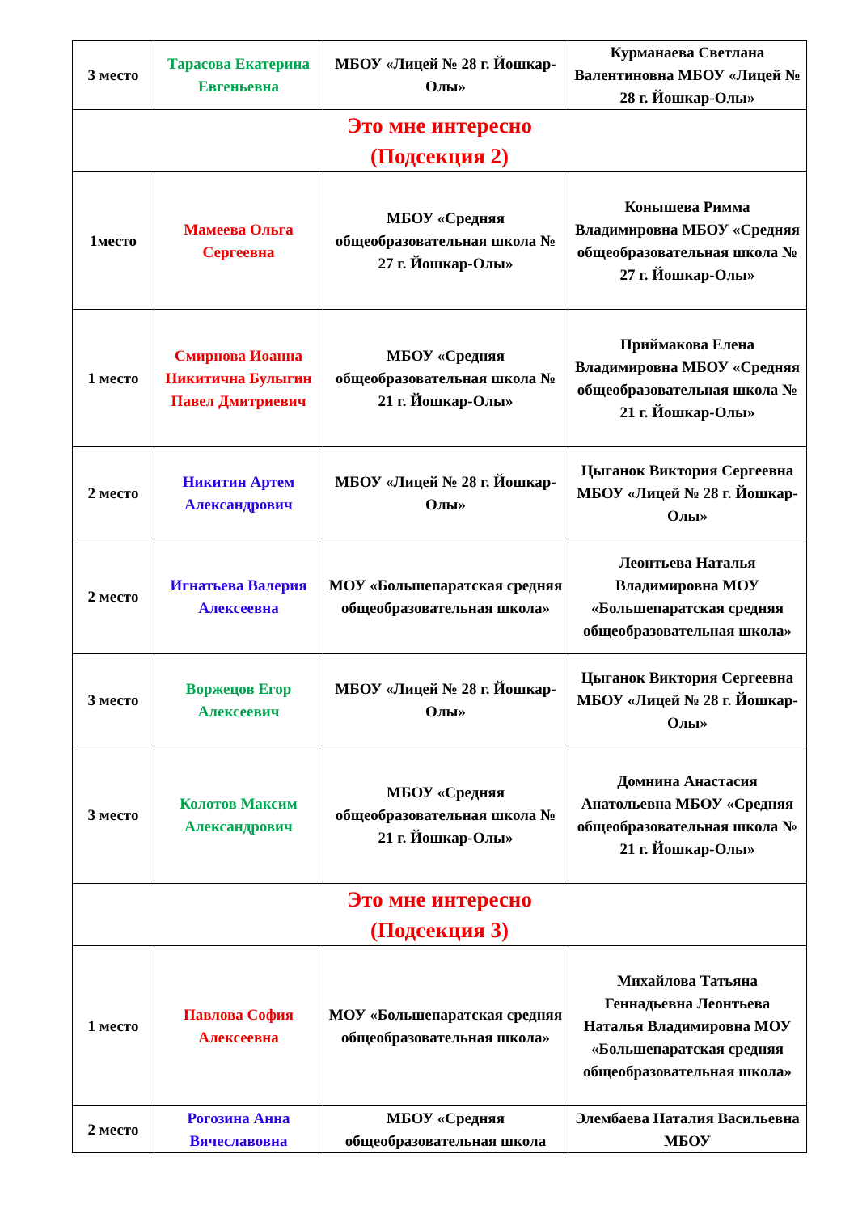| 3 место | Тарасова Екатерина Евгеньевна | МБОУ «Лицей № 28 г. Йошкар-Олы» | Курманаева Светлана Валентиновна МБОУ «Лицей № 28 г. Йошкар-Олы» |
| Это мне интересно (Подсекция 2) | | | |
| 1место | Мамеева Ольга Сергеевна | МБОУ «Средняя общеобразовательная школа № 27 г. Йошкар-Олы» | Конышева Римма Владимировна МБОУ «Средняя общеобразовательная школа № 27 г. Йошкар-Олы» |
| 1 место | Смирнова Иоанна Никитична Булыгин Павел Дмитриевич | МБОУ «Средняя общеобразовательная школа № 21 г. Йошкар-Олы» | Приймакова Елена Владимировна МБОУ «Средняя общеобразовательная школа № 21 г. Йошкар-Олы» |
| 2 место | Никитин Артем Александрович | МБОУ «Лицей № 28 г. Йошкар-Олы» | Цыганок Виктория Сергеевна МБОУ «Лицей № 28 г. Йошкар-Олы» |
| 2 место | Игнатьева Валерия Алексеевна | МОУ «Большепаратская средняя общеобразовательная школа» | Леонтьева Наталья Владимировна МОУ «Большепаратская средняя общеобразовательная школа» |
| 3 место | Воржецов Егор Алексеевич | МБОУ «Лицей № 28 г. Йошкар-Олы» | Цыганок Виктория Сергеевна МБОУ «Лицей № 28 г. Йошкар-Олы» |
| 3 место | Колотов Максим Александрович | МБОУ «Средняя общеобразовательная школа № 21 г. Йошкар-Олы» | Домнина Анастасия Анатольевна МБОУ «Средняя общеобразовательная школа № 21 г. Йошкар-Олы» |
| Это мне интересно (Подсекция 3) | | | |
| 1 место | Павлова София Алексеевна | МОУ «Большепаратская средняя общеобразовательная школа» | Михайлова Татьяна Геннадьевна Леонтьева Наталья Владимировна МОУ «Большепаратская средняя общеобразовательная школа» |
| 2 место | Рогозина Анна Вячеславовна | МБОУ «Средняя общеобразовательная школа | Элембаева Наталия Васильевна МБОУ |